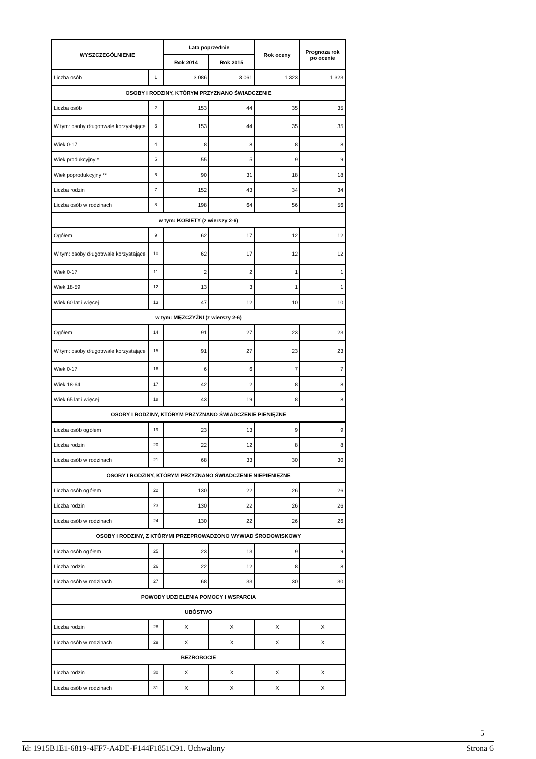| WYSZCZEGÓLNIENIE | | Lata poprzednie | | Rok oceny | Prognoza rok po ocenie |
| --- | --- | --- | --- | --- | --- |
| | | Rok 2014 | Rok 2015 | | |
| Liczba osób | 1 | 3 086 | 3 061 | 1 323 | 1 323 |
| OSOBY I RODZINY, KTÓRYM PRZYZNANO ŚWIADCZENIE | | | | | |
| Liczba osób | 2 | 153 | 44 | 35 | 35 |
| W tym: osoby długotrwale korzystające | 3 | 153 | 44 | 35 | 35 |
| Wiek 0-17 | 4 | 8 | 8 | 8 | 8 |
| Wiek produkcyjny * | 5 | 55 | 5 | 9 | 9 |
| Wiek poprodukcyjny ** | 6 | 90 | 31 | 18 | 18 |
| Liczba rodzin | 7 | 152 | 43 | 34 | 34 |
| Liczba osób w rodzinach | 8 | 198 | 64 | 56 | 56 |
| w tym: KOBIETY (z wierszy 2-6) | | | | | |
| Ogółem | 9 | 62 | 17 | 12 | 12 |
| W tym: osoby długotrwale korzystające | 10 | 62 | 17 | 12 | 12 |
| Wiek 0-17 | 11 | 2 | 2 | 1 | 1 |
| Wiek 18-59 | 12 | 13 | 3 | 1 | 1 |
| Wiek 60 lat i więcej | 13 | 47 | 12 | 10 | 10 |
| w tym: MĘŻCZYŹNI (z wierszy 2-6) | | | | | |
| Ogółem | 14 | 91 | 27 | 23 | 23 |
| W tym: osoby długotrwale korzystające | 15 | 91 | 27 | 23 | 23 |
| Wiek 0-17 | 16 | 6 | 6 | 7 | 7 |
| Wiek 18-64 | 17 | 42 | 2 | 8 | 8 |
| Wiek 65 lat i więcej | 18 | 43 | 19 | 8 | 8 |
| OSOBY I RODZINY, KTÓRYM PRZYZNANO ŚWIADCZENIE PIENIĘŻNE | | | | | |
| Liczba osób ogółem | 19 | 23 | 13 | 9 | 9 |
| Liczba rodzin | 20 | 22 | 12 | 8 | 8 |
| Liczba osób w rodzinach | 21 | 68 | 33 | 30 | 30 |
| OSOBY I RODZINY, KTÓRYM PRZYZNANO ŚWIADCZENIE NIEPIENIĘŻNE | | | | | |
| Liczba osób ogółem | 22 | 130 | 22 | 26 | 26 |
| Liczba rodzin | 23 | 130 | 22 | 26 | 26 |
| Liczba osób w rodzinach | 24 | 130 | 22 | 26 | 26 |
| OSOBY I RODZINY, Z KTÓRYMI PRZEPROWADZONO WYWIAD ŚRODOWISKOWY | | | | | |
| Liczba osób ogółem | 25 | 23 | 13 | 9 | 9 |
| Liczba rodzin | 26 | 22 | 12 | 8 | 8 |
| Liczba osób w rodzinach | 27 | 68 | 33 | 30 | 30 |
| POWODY UDZIELENIA POMOCY I WSPARCIA | | | | | |
| UBÓSTWO | | | | | |
| Liczba rodzin | 28 | X | X | X | X |
| Liczba osób w rodzinach | 29 | X | X | X | X |
| BEZROBOCIE | | | | | |
| Liczba rodzin | 30 | X | X | X | X |
| Liczba osób w rodzinach | 31 | X | X | X | X |
5
Id: 1915B1E1-6819-4FF7-A4DE-F144F1851C91. Uchwalony Strona 6